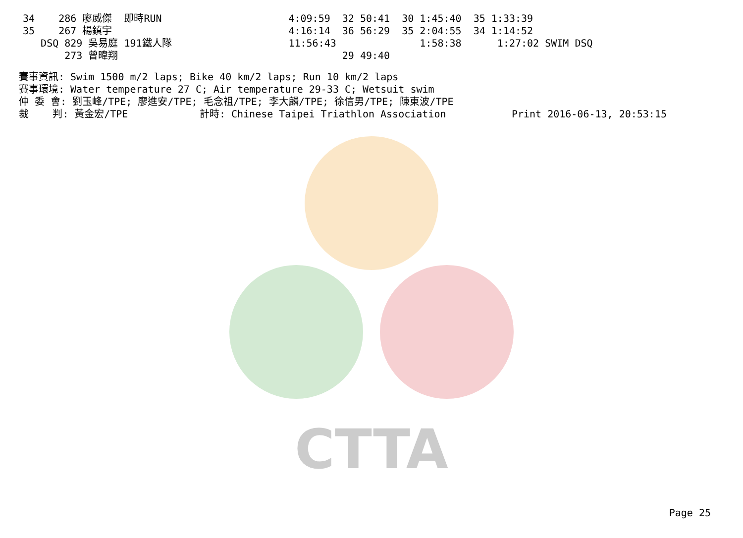CTTA
| 34 | 286 廖威傑 | 即時RUN | 4:09:59 32 50:41 30 1:45:40 35 1:33:39 |
| 35 | 267 楊鎮宇 | | 4:16:14 36 56:29 35 2:04:55 34 1:14:52 |
| | DSQ 829 吳易庭 | 191鐵人隊 | 11:56:43 1:58:38 1:27:02 SWIM DSQ |
| | 273 曾暐翔 | | 29 49:40 |
賽事資訊: Swim 1500 m/2 laps; Bike 40 km/2 laps; Run 10 km/2 laps 賽事環境: Water temperature 27 C; Air temperature 29-33 C; Wetsuit swim 仲 委 會: 劉玉峰/TPE; 廖進安/TPE; 毛念祖/TPE; 李大麟/TPE; 徐信男/TPE; 陳東波/TPE 裁 判: 黃金宏/TPE 計時: Chinese Taipei Triathlon Association Print 2016-06-13, 20:53:15
Page 25